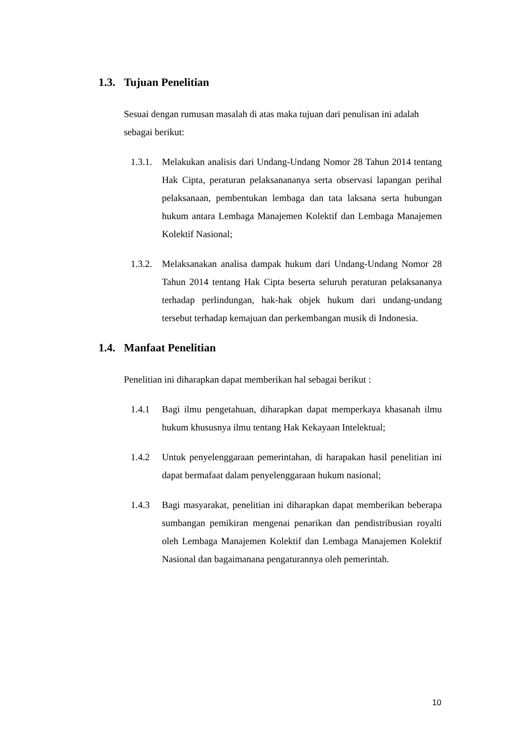1.3. Tujuan Penelitian
Sesuai dengan rumusan masalah di atas maka tujuan dari penulisan ini adalah sebagai berikut:
1.3.1.
Melakukan analisis dari Undang-Undang Nomor 28 Tahun 2014 tentang Hak Cipta, peraturan pelaksanananya serta observasi lapangan perihal pelaksanaan, pembentukan lembaga dan tata laksana serta hubungan hukum antara Lembaga Manajemen Kolektif dan Lembaga Manajemen Kolektif Nasional;
1.3.2.
Melaksanakan analisa dampak hukum dari Undang-Undang Nomor 28 Tahun 2014 tentang Hak Cipta beserta seluruh peraturan pelaksananya terhadap perlindungan, hak-hak objek hukum dari undang-undang tersebut terhadap kemajuan dan perkembangan musik di Indonesia.
1.4. Manfaat Penelitian
Penelitian ini diharapkan dapat memberikan hal sebagai berikut :
1.4.1 Bagi ilmu pengetahuan, diharapkan dapat memperkaya khasanah ilmu hukum khususnya ilmu tentang Hak Kekayaan Intelektual;
1.4.2 Untuk penyelenggaraan pemerintahan, di harapakan hasil penelitian ini dapat bermafaat dalam penyelenggaraan hukum nasional;
1.4.3 Bagi masyarakat, penelitian ini diharapkan dapat memberikan beberapa sumbangan pemikiran mengenai penarikan dan pendistribusian royalti oleh Lembaga Manajemen Kolektif dan Lembaga Manajemen Kolektif Nasional dan bagaimanana pengaturannya oleh pemerintah.
10